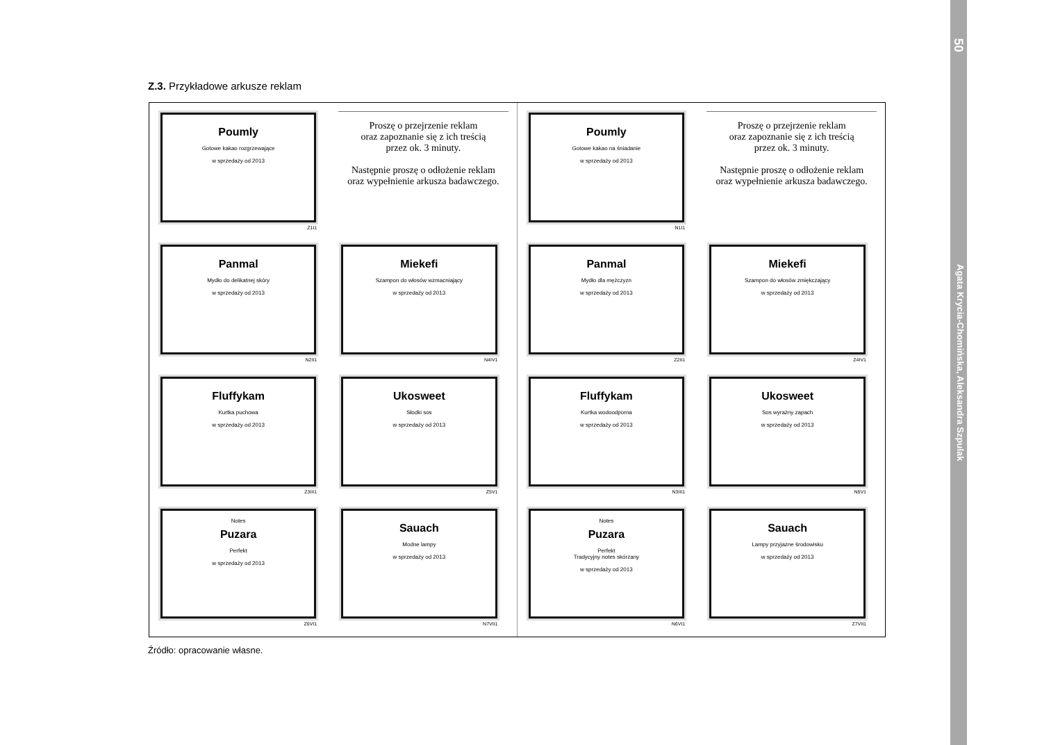50
Agata Krycia-Chomińska, Aleksandra Szpulak
Z.3. Przykładowe arkusze reklam
Poumly
Gotowe kakao rozgrzewające
w sprzedaży od 2013
Z1I1
Proszę o przejrzenie reklam
oraz zapoznanie się z ich treścią
przez ok. 3 minuty.
Następnie proszę o odłożenie reklam
oraz wypełnienie arkusza badawczego.
Panmal
Mydło do delikatnej skóry
w sprzedaży od 2013
N2II1
Miekefi
Szampon do włosów wzmacniający
w sprzedaży od 2013
N4IV1
Fluffykam
Kurtka puchowa
w sprzedaży od 2013
Z3III1
Ukosweet
Słodki sos
w sprzedaży od 2013
Z5V1
Notes
Puzara
Perfekt
w sprzedaży od 2013
Z6VI1
Sauach
Modne lampy
w sprzedaży od 2013
N7VII1
Poumly
Gotowe kakao na śniadanie
w sprzedaży od 2013
N1I1
Proszę o przejrzenie reklam
oraz zapoznanie się z ich treścią
przez ok. 3 minuty.
Następnie proszę o odłożenie reklam
oraz wypełnienie arkusza badawczego.
Panmal
Mydło dla mężczyzn
w sprzedaży od 2013
Z2II1
Miekefi
Szampon do włosów zmiękczający
w sprzedaży od 2013
Z4IV1
Fluffykam
Kurtka wodoodporna
w sprzedaży od 2013
N3III1
Ukosweet
Sos wyrażny zapach
w sprzedaży od 2013
N5V1
Notes
Puzara
Perfekt
Tradycyjny notes skórzany
w sprzedaży od 2013
N6VI1
Sauach
Lampy przyjazne środowisku
w sprzedaży od 2013
Z7VII1
Źródło: opracowanie własne.